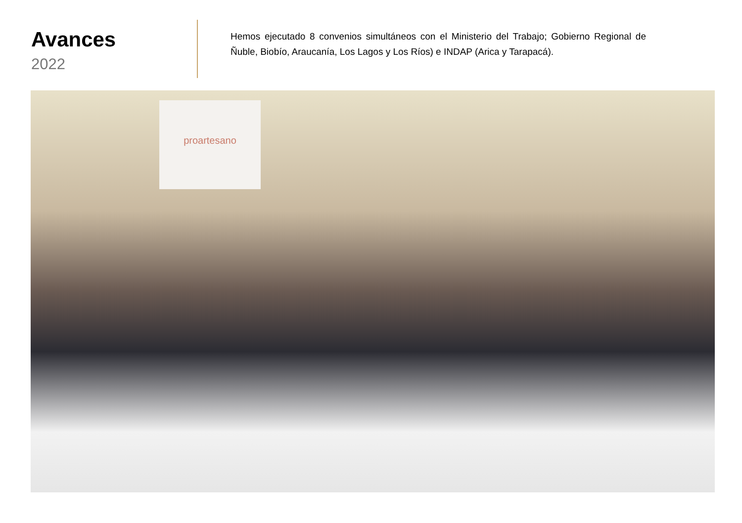Avances
2022
Hemos ejecutado 8 convenios simultáneos con el Ministerio del Trabajo; Gobierno Regional de Ñuble, Biobío, Araucanía, Los Lagos y Los Ríos) e INDAP (Arica y Tarapacá).
proartesano